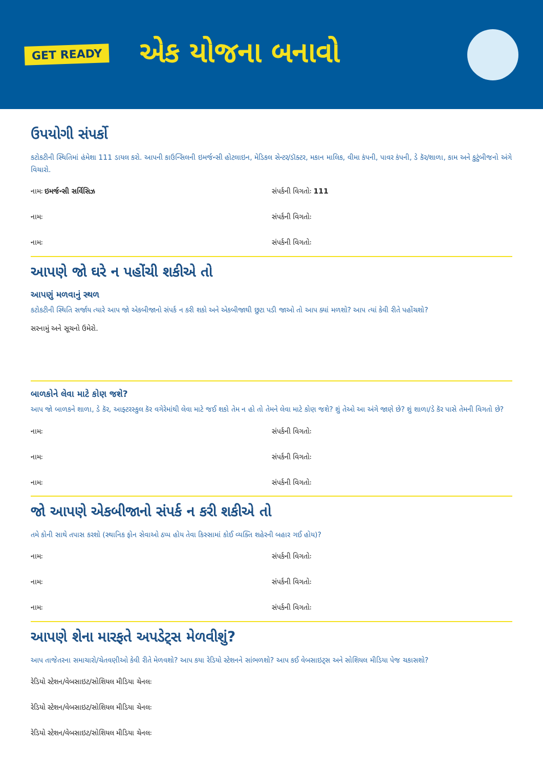GET READY
એક યોજના બનાવો
ઉપયોગી સંપર્કો
કટોકટીની સ્થિતિમાં હંમેશા 111 ડાયલ કરો. આપની કાઉન્સિલની ઇમર્જન્સી હોટલાઇન, મેડિકલ સેન્ટર/ડૉક્ટર, મકાન માલિક, વીમા કંપની, પાવર કંપની, ડે કૅર/શાળા, કામ અને કુટુંબીજનો અંગે વિચારો.
નામઃ ઇમર્જન્સી સર્વિસિઝ સંપર્કની વિગતોઃ 111
નામઃ સંપર્કની વિગતોઃ
નામઃ સંપર્કની વિગતોઃ
આપણે જો ઘરે ન પહોંચી શકીએ તો
આપણું મળવાનું સ્થળ
કટોકટીની સ્થિતિ સર્જાય ત્યારે આપ જો એકબીજાનો સંપર્ક ન કરી શકો અને એકબીજાથી છુટા પડી જાઓ તો આપ ક્યાં મળશો? આપ ત્યાં કેવી રીતે પહોંચશો?
સરનામું અને સૂચનો ઉમેરો.
બાળકોને લેવા માટે કોણ જશે?
આપ જો બાળકને શાળા, ડે કૅર, આફ્ટરસ્કુલ કૅર વગેરેમાંથી લેવા માટે જઈ શકો તેમ ન હો તો તેમને લેવા માટે કોણ જશે? શું તેઓ આ અંગે જાણે છે? શું શાળા/ડે કૅર પાસે તેમની વિગતો છે?
નામઃ સંપર્કની વિગતોઃ
નામઃ સંપર્કની વિગતોઃ
નામઃ સંપર્કની વિગતોઃ
જો આપણે એકબીજાનો સંપર્ક ન કરી શકીએ તો
તમે કોની સાથે તપાસ કરશો (સ્થાનિક ફોન સેવાઓ ઠપ્પ હોય તેવા કિસ્સામાં કોઈ વ્યક્તિ શહેરની બહાર ગઈ હોય)?
નામઃ સંપર્કની વિગતોઃ
નામઃ સંપર્કની વિગતોઃ
નામઃ સંપર્કની વિગતોઃ
આપણે શેના મારફતે અપડેટ્સ મેળવીશું?
આપ તાજેતરના સમાચારો/ચેતવણીઓ કેવી રીતે મેળવશો? આપ કયા રેડિયો સ્ટેશનને સાંભળશો? આપ કઈ વેબસાઇટ્સ અને સોશિયલ મીડિયા પેજ ચકાસશો?
રેડિયો સ્ટેશન/વેબસાઇટ/સોશિયલ મીડિયા ચેનલઃ
રેડિયો સ્ટેશન/વેબસાઇટ/સોશિયલ મીડિયા ચેનલઃ
રેડિયો સ્ટેશન/વેબસાઇટ/સોશિયલ મીડિયા ચેનલઃ